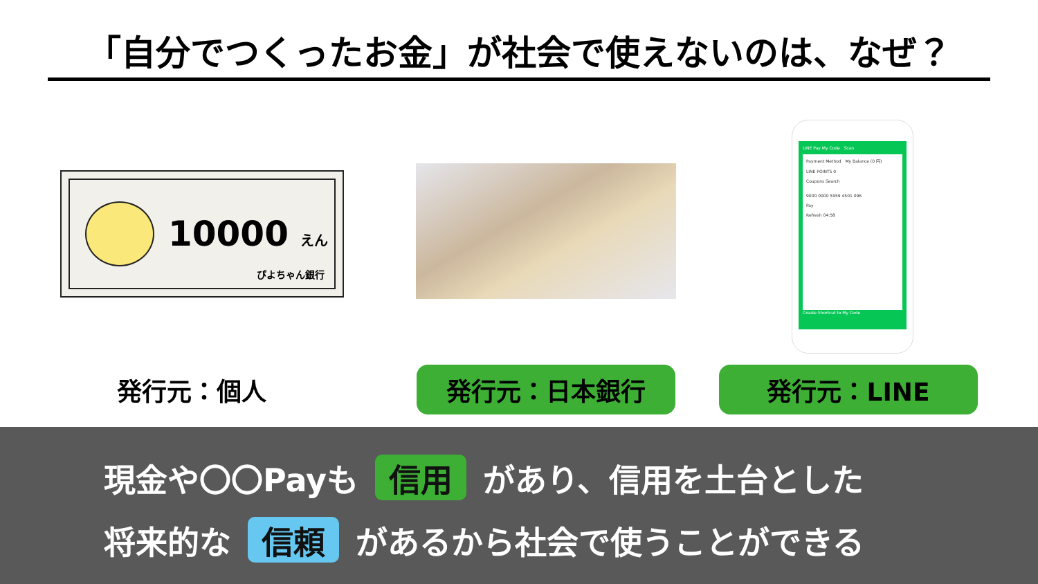「自分でつくったお金」が社会で使えないのは、なぜ？
10000 えん
ぴよちゃん銀行
LINE Pay My Code Scan
Payment Method My Balance (0 円)
LINE POINTS 0
Coupons Search
9000 0000 5959 4501 096
Pay
Refresh 04:58
Create Shortcut to My Code
発行元：個人 発行元：日本銀行 発行元：LINE
現金や〇〇Payも 信用 があり、信用を土台とした
将来的な 信頼 があるから社会で使うことができる